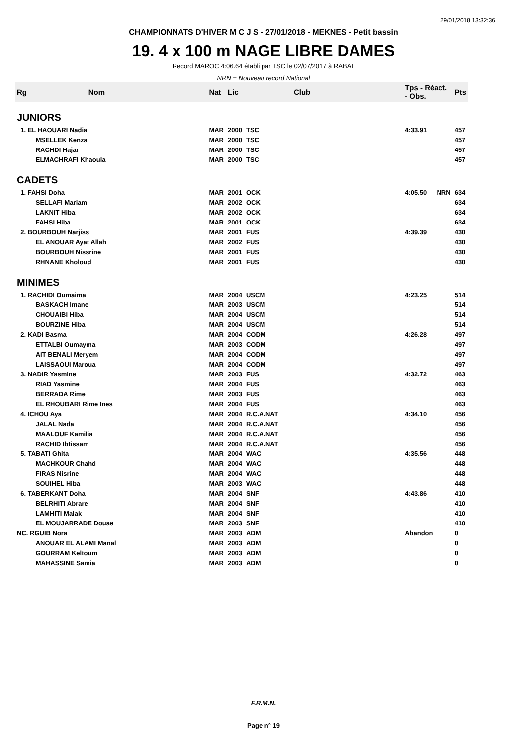29/01/2018 13:32:36
CHAMPIONNATS D'HIVER M C J S - 27/01/2018 - MEKNES - Petit bassin
19. 4 x 100 m NAGE LIBRE DAMES
Record MAROC 4:06.64 établi par TSC le 02/07/2017 à RABAT
NRN = Nouveau record National
| Rg | Nom | Nat | Lic | Club | Tps - Réact. - Obs. | | Pts |
| --- | --- | --- | --- | --- | --- | --- | --- |
| JUNIORS | | | | | | | |
| 1. EL HAOUARI Nadia | | MAR | 2000 | TSC | 4:33.91 | | 457 |
| | MSELLEK Kenza | MAR | 2000 | TSC | | | 457 |
| | RACHDI Hajar | MAR | 2000 | TSC | | | 457 |
| | ELMACHRAFI Khaoula | MAR | 2000 | TSC | | | 457 |
| CADETS | | | | | | | |
| 1. FAHSI Doha | | MAR | 2001 | OCK | 4:05.50 | NRN | 634 |
| | SELLAFI Mariam | MAR | 2002 | OCK | | | 634 |
| | LAKNIT Hiba | MAR | 2002 | OCK | | | 634 |
| | FAHSI Hiba | MAR | 2001 | OCK | | | 634 |
| 2. BOURBOUH Narjiss | | MAR | 2001 | FUS | 4:39.39 | | 430 |
| | EL ANOUAR Ayat Allah | MAR | 2002 | FUS | | | 430 |
| | BOURBOUH Nissrine | MAR | 2001 | FUS | | | 430 |
| | RHNANE Kholoud | MAR | 2001 | FUS | | | 430 |
| MINIMES | | | | | | | |
| 1. RACHIDI Oumaima | | MAR | 2004 | USCM | 4:23.25 | | 514 |
| | BASKACH Imane | MAR | 2003 | USCM | | | 514 |
| | CHOUAIBI Hiba | MAR | 2004 | USCM | | | 514 |
| | BOURZINE Hiba | MAR | 2004 | USCM | | | 514 |
| 2. KADI Basma | | MAR | 2004 | CODM | 4:26.28 | | 497 |
| | ETTALBI Oumayma | MAR | 2003 | CODM | | | 497 |
| | AIT BENALI Meryem | MAR | 2004 | CODM | | | 497 |
| | LAISSAOUI Maroua | MAR | 2004 | CODM | | | 497 |
| 3. NADIR Yasmine | | MAR | 2003 | FUS | 4:32.72 | | 463 |
| | RIAD Yasmine | MAR | 2004 | FUS | | | 463 |
| | BERRADA Rime | MAR | 2003 | FUS | | | 463 |
| | EL RHOUBARI Rime Ines | MAR | 2004 | FUS | | | 463 |
| 4. ICHOU Aya | | MAR | 2004 | R.C.A.NAT | 4:34.10 | | 456 |
| | JALAL Nada | MAR | 2004 | R.C.A.NAT | | | 456 |
| | MAALOUF Kamilia | MAR | 2004 | R.C.A.NAT | | | 456 |
| | RACHID Ibtissam | MAR | 2004 | R.C.A.NAT | | | 456 |
| 5. TABATI Ghita | | MAR | 2004 | WAC | 4:35.56 | | 448 |
| | MACHKOUR Chahd | MAR | 2004 | WAC | | | 448 |
| | FIRAS Nisrine | MAR | 2004 | WAC | | | 448 |
| | SOUIHEL Hiba | MAR | 2003 | WAC | | | 448 |
| 6. TABERKANT Doha | | MAR | 2004 | SNF | 4:43.86 | | 410 |
| | BELRHITI Abrare | MAR | 2004 | SNF | | | 410 |
| | LAMHITI Malak | MAR | 2004 | SNF | | | 410 |
| | EL MOUJARRADE Douae | MAR | 2003 | SNF | | | 410 |
| NC. RGUIB Nora | | MAR | 2003 | ADM | Abandon | | 0 |
| | ANOUAR EL ALAMI Manal | MAR | 2003 | ADM | | | 0 |
| | GOURRAM Keltoum | MAR | 2003 | ADM | | | 0 |
| | MAHASSINE Samia | MAR | 2003 | ADM | | | 0 |
F.R.M.N.
Page n° 19